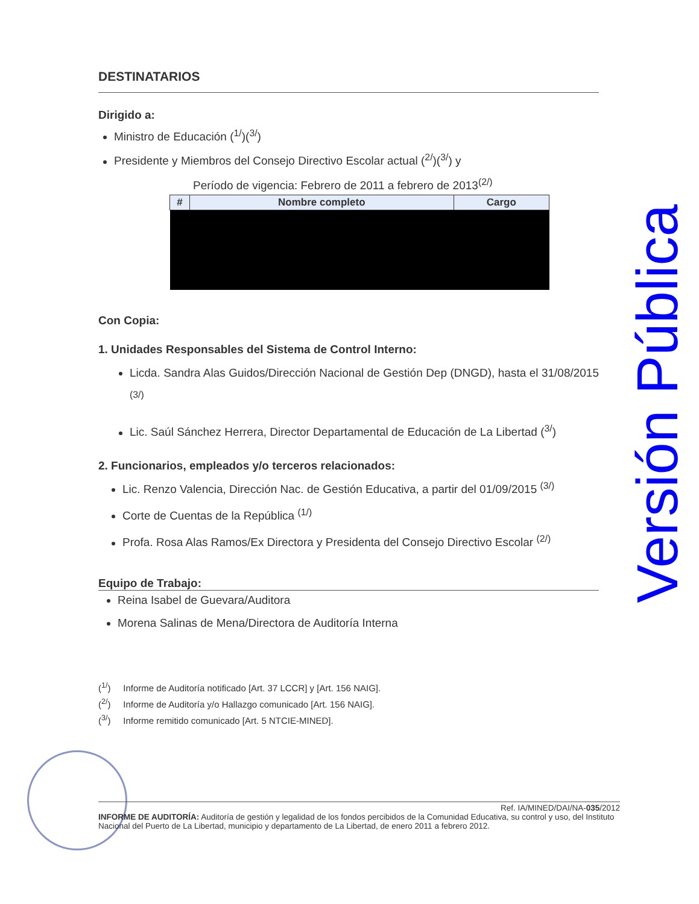DESTINATARIOS
Dirigido a:
Ministro de Educación (<sup>1/</sup>)(<sup>3/</sup>)
Presidente y Miembros del Consejo Directivo Escolar actual (<sup>2/</sup>)(<sup>3/</sup>) y
Período de vigencia: Febrero de 2011 a febrero de 2013<sup>(2/)</sup>
| # | Nombre completo | Cargo |
| --- | --- | --- |
Con Copia:
1. Unidades Responsables del Sistema de Control Interno:
Licda. Sandra Alas Guidos/Dirección Nacional de Gestión Dep (DNGD), hasta el 31/08/2015 <sup>(3/)</sup>
Lic. Saúl Sánchez Herrera, Director Departamental de Educación de La Libertad (<sup>3/</sup>)
2. Funcionarios, empleados y/o terceros relacionados:
Lic. Renzo Valencia, Dirección Nac. de Gestión Educativa, a partir del 01/09/2015 <sup>(3/)</sup>
Corte de Cuentas de la República <sup>(1/)</sup>
Profa. Rosa Alas Ramos/Ex Directora y Presidenta del Consejo Directivo Escolar <sup>(2/)</sup>
Equipo de Trabajo:
Reina Isabel de Guevara/Auditora
Morena Salinas de Mena/Directora de Auditoría Interna
(<sup>1/</sup>) Informe de Auditoría notificado [Art. 37 LCCR] y [Art. 156 NAIG].
(<sup>2/</sup>) Informe de Auditoría y/o Hallazgo comunicado [Art. 156 NAIG].
(<sup>3/</sup>) Informe remitido comunicado [Art. 5 NTCIE-MINED].
Ref. IA/MINED/DAI/NA-035/2012
INFORME DE AUDITORÍA: Auditoría de gestión y legalidad de los fondos percibidos de la Comunidad Educativa, su control y uso, del Instituto Nacional del Puerto de La Libertad, municipio y departamento de La Libertad, de enero 2011 a febrero 2012.
Versión Pública